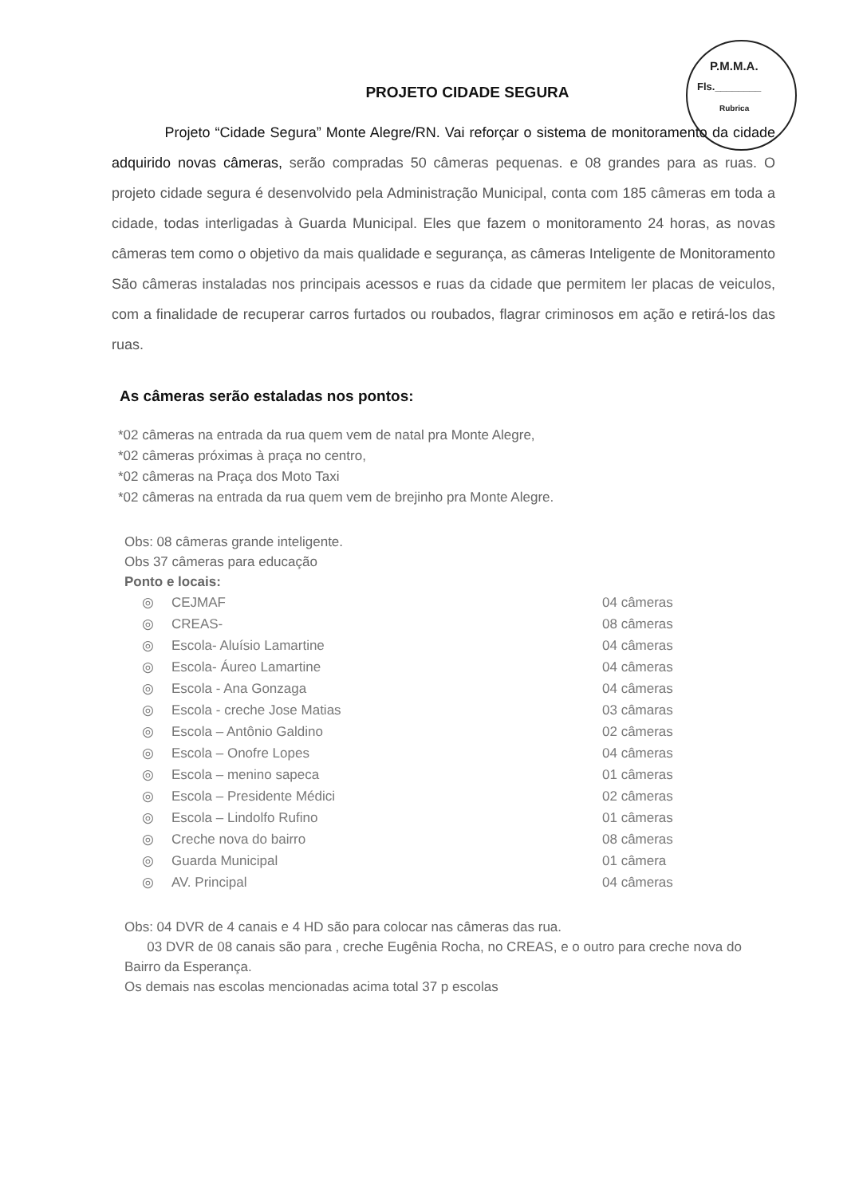P.M.M.A.
Fls.________
Rubrica
PROJETO CIDADE SEGURA
Projeto “Cidade Segura” Monte Alegre/RN. Vai reforçar o sistema de monitoramento da cidade adquirido novas câmeras, serão compradas 50 câmeras pequenas. e 08 grandes para as ruas. O projeto cidade segura é desenvolvido pela Administração Municipal, conta com 185 câmeras em toda a cidade, todas interligadas à Guarda Municipal. Eles que fazem o monitoramento 24 horas, as novas câmeras tem como o objetivo da mais qualidade e segurança, as câmeras Inteligente de Monitoramento São câmeras instaladas nos principais acessos e ruas da cidade que permitem ler placas de veiculos, com a finalidade de recuperar carros furtados ou roubados, flagrar criminosos em ação e retirá-los das ruas.
As câmeras serão estaladas nos pontos:
*02 câmeras na entrada da rua quem vem de natal pra Monte Alegre,
*02 câmeras próximas à praça no centro,
*02 câmeras na Praça dos Moto Taxi
*02 câmeras na entrada da rua quem vem de brejinho pra Monte Alegre.
Obs: 08 câmeras grande inteligente.
Obs 37 câmeras para educação
Ponto e locais:
| ◎ | CEJMAF | 04 câmeras |
| ◎ | CREAS- | 08 câmeras |
| ◎ | Escola- Aluísio Lamartine | 04 câmeras |
| ◎ | Escola- Áureo Lamartine | 04 câmeras |
| ◎ | Escola - Ana Gonzaga | 04 câmeras |
| ◎ | Escola - creche Jose Matias | 03 câmaras |
| ◎ | Escola – Antônio Galdino | 02 câmeras |
| ◎ | Escola – Onofre Lopes | 04 câmeras |
| ◎ | Escola – menino sapeca | 01 câmeras |
| ◎ | Escola – Presidente Médici | 02 câmeras |
| ◎ | Escola – Lindolfo Rufino | 01 câmeras |
| ◎ | Creche nova do bairro | 08 câmeras |
| ◎ | Guarda Municipal | 01 câmera |
| ◎ | AV. Principal | 04 câmeras |
Obs: 04 DVR de 4 canais e 4 HD são para colocar nas câmeras das rua.
03 DVR de 08 canais são para , creche Eugênia Rocha, no CREAS, e o outro para creche nova do Bairro da Esperança.
Os demais nas escolas mencionadas acima total 37 p escolas